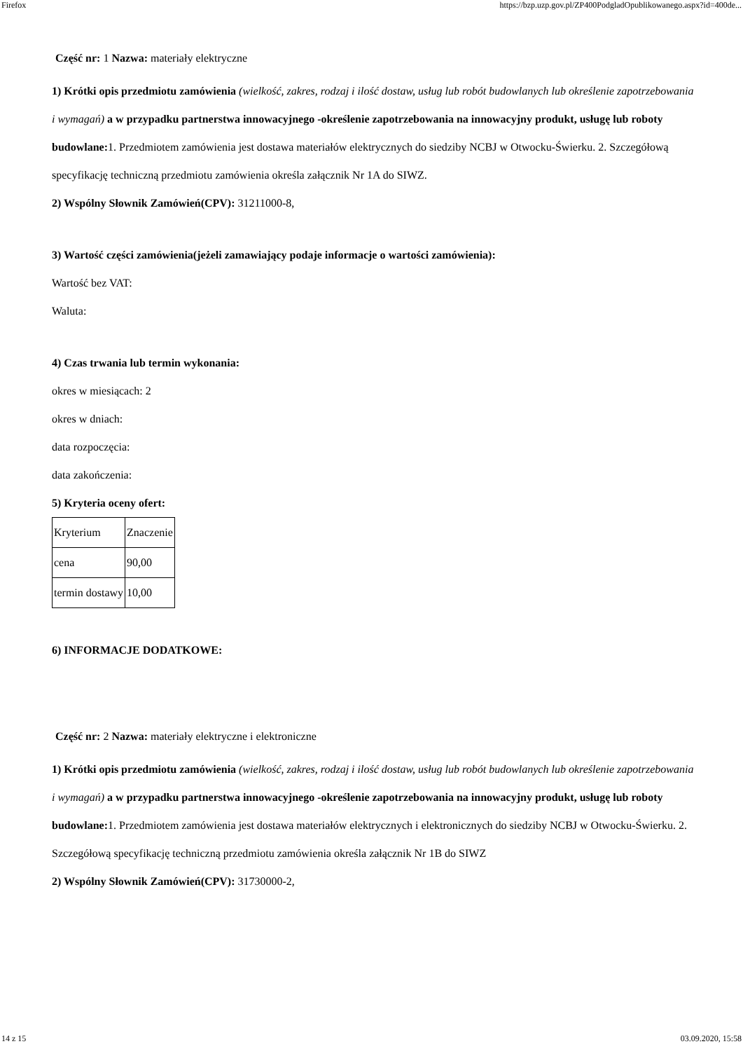Firefox https://bzp.uzp.gov.pl/ZP400PodgladOpublikowanego.aspx?id=400de...
Część nr: 1 Nazwa: materiały elektryczne
1) Krótki opis przedmiotu zamówienia (wielkość, zakres, rodzaj i ilość dostaw, usług lub robót budowlanych lub określenie zapotrzebowania i wymagań) a w przypadku partnerstwa innowacyjnego -określenie zapotrzebowania na innowacyjny produkt, usługę lub roboty budowlane: 1. Przedmiotem zamówienia jest dostawa materiałów elektrycznych do siedziby NCBJ w Otwocku-Świerku. 2. Szczegółową specyfikację techniczną przedmiotu zamówienia określa załącznik Nr 1A do SIWZ.
2) Wspólny Słownik Zamówień(CPV): 31211000-8,
3) Wartość części zamówienia(jeżeli zamawiający podaje informacje o wartości zamówienia):
Wartość bez VAT:
Waluta:
4) Czas trwania lub termin wykonania:
okres w miesiącach: 2
okres w dniach:
data rozpoczęcia:
data zakończenia:
5) Kryteria oceny ofert:
| Kryterium | Znaczenie |
| cena | 90,00 |
| termin dostawy | 10,00 |
6) INFORMACJE DODATKOWE:
Część nr: 2 Nazwa: materiały elektryczne i elektroniczne
1) Krótki opis przedmiotu zamówienia (wielkość, zakres, rodzaj i ilość dostaw, usług lub robót budowlanych lub określenie zapotrzebowania i wymagań) a w przypadku partnerstwa innowacyjnego -określenie zapotrzebowania na innowacyjny produkt, usługę lub roboty budowlane: 1. Przedmiotem zamówienia jest dostawa materiałów elektrycznych i elektronicznych do siedziby NCBJ w Otwocku-Świerku. 2. Szczegółową specyfikację techniczną przedmiotu zamówienia określa załącznik Nr 1B do SIWZ
2) Wspólny Słownik Zamówień(CPV): 31730000-2,
14 z 15 03.09.2020, 15:58